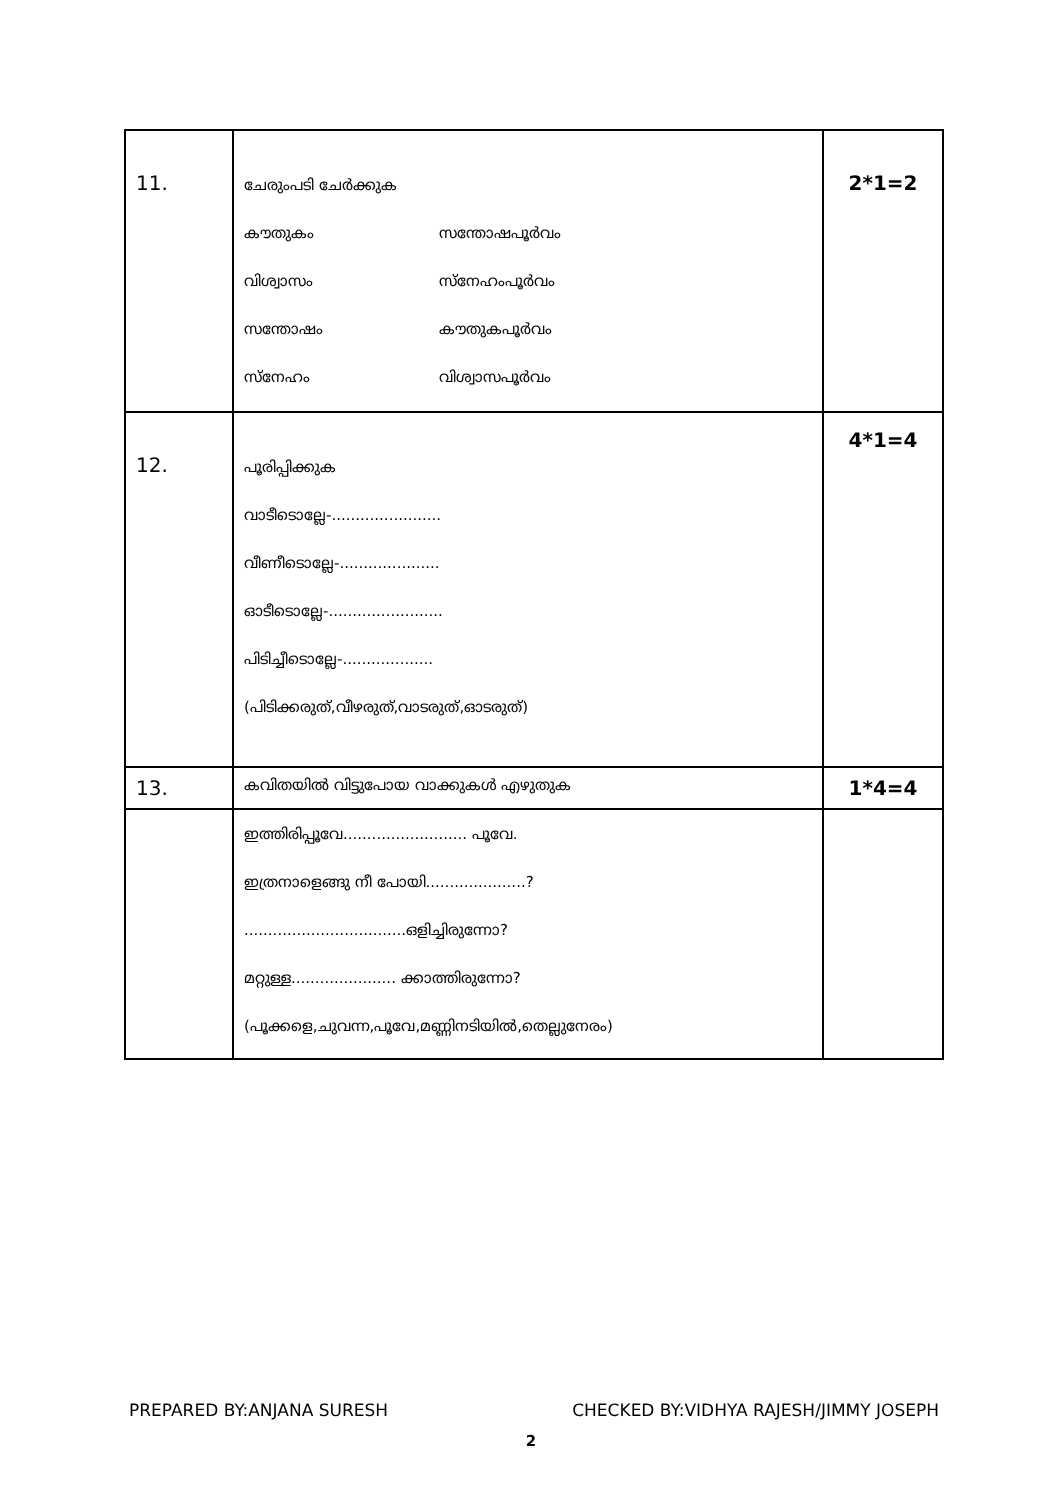| 11. | ചേരുംപടി ചേർക്കുക കൗതുകം സന്തോഷപൂർവം വിശ്വാസം സ്നേഹംപൂർവം സന്തോഷം കൗതുകപൂർവം സ്നേഹം വിശ്വാസപൂർവം | 2*1=2 |
| 12. | പൂരിപ്പിക്കുക വാടീടൊല്ലേ-....................... വീണീടൊല്ലേ-..................... ഓടീടൊല്ലേ-........................ പിടിച്ചീടൊല്ലേ-................... (പിടിക്കരുത്,വീഴരുത്,വാടരുത്,ഓടരുത്) | 4*1=4 |
| 13. | കവിതയിൽ വിട്ടുപോയ വാക്കുകൾ എഴുതുക | 1*4=4 |
| | ഇത്തിരിപ്പൂവേ.......................... പൂവേ. ഇത്രനാളെങ്ങു നീ പോയി.....................? ..................................ഒളിച്ചിരുന്നോ? മറ്റുള്ള...................... ക്കാത്തിരുന്നോ? (പൂക്കളെ,ചുവന്ന,പൂവേ,മണ്ണിനടിയിൽ,തെല്ലുനേരം) | |
PREPARED BY:ANJANA SURESH CHECKED BY:VIDHYA RAJESH/JIMMY JOSEPH
2